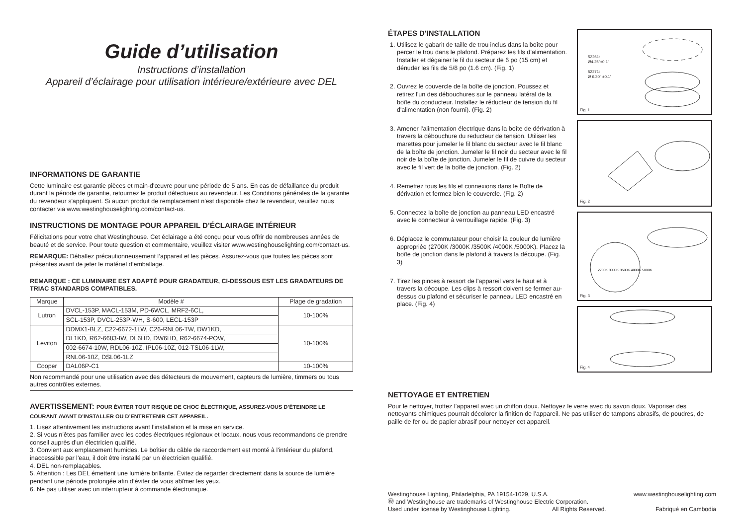Guide d’utilisation
Instructions d’installation
Appareil d’éclairage pour utilisation intérieure/extérieure avec DEL
INFORMATIONS DE GARANTIE
Cette luminaire est garantie pièces et main-d'œuvre pour une période de 5 ans. En cas de défaillance du produit durant la période de garantie, retournez le produit défectueux au revendeur. Les Conditions générales de la garantie du revendeur s'appliquent. Si aucun produit de remplacement n'est disponible chez le revendeur, veuillez nous contacter via www.westinghouselighting.com/contact-us.
INSTRUCTIONS DE MONTAGE POUR APPAREIL D’ÉCLAIRAGE INTÉRIEUR
Félicitations pour votre chat Westinghouse. Cet éclairage a été conçu pour vous offrir de nombreuses années de beauté et de service. Pour toute question et commentaire, veuillez visiter www.westinghouselighting.com/contact-us.
REMARQUE: Déballez précautionneusement l’appareil et les pièces. Assurez-vous que toutes les pièces sont présentes avant de jeter le matériel d’emballage.
REMARQUE : CE LUMINAIRE EST ADAPTÉ POUR GRADATEUR, CI-DESSOUS EST LES GRADATEURS DE TRIAC STANDARDS COMPATIBLES.
| Marque | Modèle # | Plage de gradation |
| --- | --- | --- |
| Lutron | DVCL-153P, MACL-153M, PD-6WCL, MRF2-6CL, | 10-100% |
| | SCL-153P, DVCL-253P-WH, S-600, LECL-153P | |
| Leviton | DDMX1-BLZ, C22-6672-1LW, C26-RNL06-TW, DW1KD, | 10-100% |
| | DL1KD, R62-6683-IW, DL6HD, DW6HD, R62-6674-POW, | |
| | 002-6674-10W, RDL06-10Z, IPL06-10Z, 012-TSL06-1LW, | |
| | RNL06-10Z, DSL06-1LZ | |
| Cooper | DAL06P-C1 | 10-100% |
Non recommandé pour une utilisation avec des détecteurs de mouvement, capteurs de lumière, timmers ou tous autres contrôles externes.
AVERTISSEMENT: POUR ÉVITER TOUT RISQUE DE CHOC ÉLECTRIQUE, ASSUREZ-VOUS D’ÉTEINDRE LE COURANT AVANT D’INSTALLER OU D’ENTRETENIR CET APPAREIL.
1. Lisez attentivement les instructions avant l’installation et la mise en service.
2. Si vous n’êtes pas familier avec les codes électriques régionaux et locaux, nous vous recommandons de prendre conseil auprès d’un électricien qualifié.
3. Convient aux emplacement humides. Le boîtier du câble de raccordement est monté à l'intérieur du plafond, inaccessible par l'eau, il doit être installé par un électricien qualifié.
4. DEL non-remplaçables.
5. Attention : Les DEL émettent une lumière brillante. Évitez de regarder directement dans la source de lumière pendant une période prolongée afin d’éviter de vous abîmer les yeux.
6. Ne pas utiliser avec un interrupteur à commande électronique.
ÉTAPES D'INSTALLATION
1. Utilisez le gabarit de taille de trou inclus dans la boîte pour percer le trou dans le plafond. Préparez les fils d’alimentation. Installer et dégainer le fil du secteur de 6 po (15 cm) et dénuder les fils de 5/8 po (1.6 cm). (Fig. 1)
2. Ouvrez le couvercle de la boîte de jonction. Poussez et retirez l'un des débouchures sur le panneau latéral de la boîte du conducteur. Installez le réducteur de tension du fil d'alimentation (non fourni). (Fig. 2)
3. Amener l'alimentation électrique dans la boîte de dérivation à travers la débouchure du reducteur de tension. Utiliser les marettes pour jumeler le fil blanc du secteur avec le fil blanc de la boîte de jonction. Jumeler le fil noir du secteur avec le fil noir de la boîte de jonction. Jumeler le fil de cuivre du secteur avec le fil vert de la boîte de jonction. (Fig. 2)
4. Remettez tous les fils et connexions dans le Boîte de dérivation et fermez bien le couvercle. (Fig. 2)
5. Connectez la boîte de jonction au panneau LED encastré avec le connecteur à verrouillage rapide. (Fig. 3)
6. Déplacez le commutateur pour choisir la couleur de lumière appropriée (2700K /3000K /3500K /4000K /5000K). Placez la boîte de jonction dans le plafond à travers la découpe. (Fig. 3)
7. Tirez les pinces à ressort de l'appareil vers le haut et à travers la découpe. Les clips à ressort doivent se fermer au-dessus du plafond et sécuriser le panneau LED encastré en place. (Fig. 4)
52261:
Ø4.25"±0.1"
52271:
Ø 6.30" ±0.1"
Fig. 1
Fig. 2
2700K 3000K 3500K 4000K 5000K
Fig. 3
Fig. 4
NETTOYAGE ET ENTRETIEN
Pour le nettoyer, frottez l’appareil avec un chiffon doux. Nettoyez le verre avec du savon doux. Vaporiser des nettoyants chimiques pourrait décolorer la finition de l’appareil. Ne pas utiliser de tampons abrasifs, de poudres, de paille de fer ou de papier abrasif pour nettoyer cet appareil.
Westinghouse Lighting, Philadelphia, PA 19154-1029, U.S.A.
Ⓦ and Westinghouse are trademarks of Westinghouse Electric Corporation.
Used under license by Westinghouse Lighting. All Rights Reserved.
www.westinghouselighting.com
Fabriqué en Cambodia